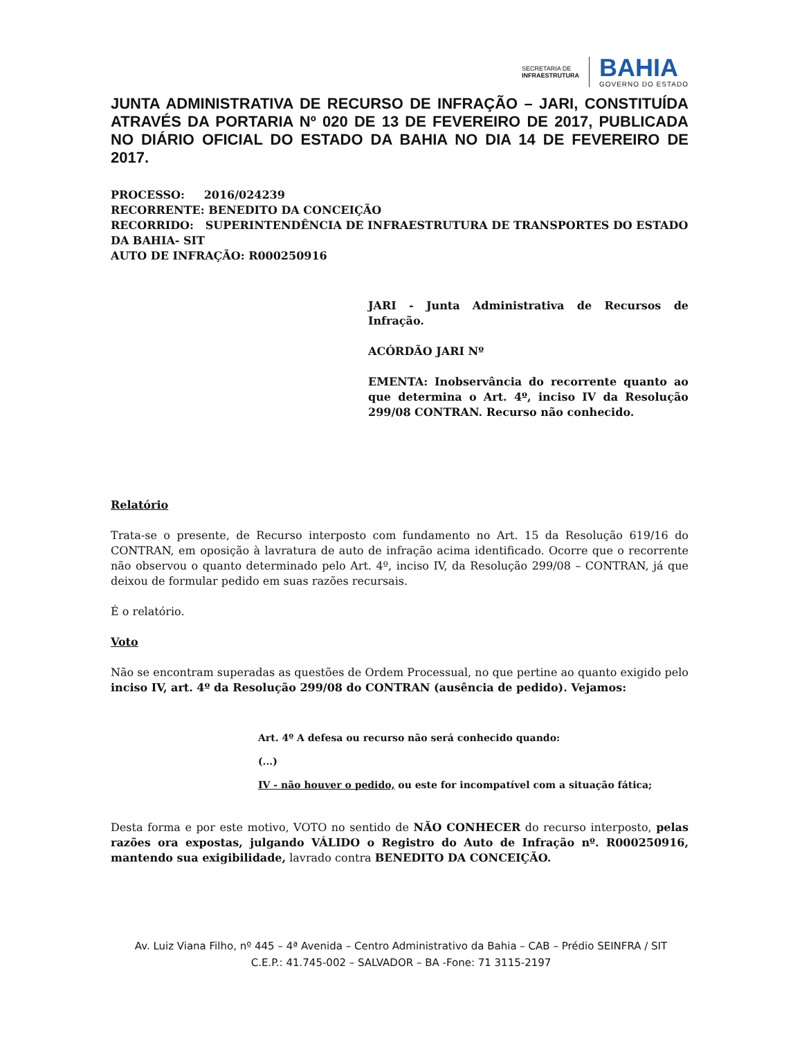SECRETARIA DE
INFRAESTRUTURA
BAHIA
GOVERNO DO ESTADO
JUNTA ADMINISTRATIVA DE RECURSO DE INFRAÇÃO – JARI, CONSTITUÍDA ATRAVÉS DA PORTARIA Nº 020 DE 13 DE FEVEREIRO DE 2017, PUBLICADA NO DIÁRIO OFICIAL DO ESTADO DA BAHIA NO DIA 14 DE FEVEREIRO DE 2017.
PROCESSO: 2016/024239
RECORRENTE: BENEDITO DA CONCEIÇÃO
RECORRIDO: SUPERINTENDÊNCIA DE INFRAESTRUTURA DE TRANSPORTES DO ESTADO DA BAHIA- SIT
AUTO DE INFRAÇÃO: R000250916
JARI - Junta Administrativa de Recursos de Infração.
ACÓRDÃO JARI Nº
EMENTA: Inobservância do recorrente quanto ao que determina o Art. 4º, inciso IV da Resolução 299/08 CONTRAN. Recurso não conhecido.
Relatório
Trata-se o presente, de Recurso interposto com fundamento no Art. 15 da Resolução 619/16 do CONTRAN, em oposição à lavratura de auto de infração acima identificado. Ocorre que o recorrente não observou o quanto determinado pelo Art. 4º, inciso IV, da Resolução 299/08 – CONTRAN, já que deixou de formular pedido em suas razões recursais.
É o relatório.
Voto
Não se encontram superadas as questões de Ordem Processual, no que pertine ao quanto exigido pelo inciso IV, art. 4º da Resolução 299/08 do CONTRAN (ausência de pedido). Vejamos:
Art. 4º A defesa ou recurso não será conhecido quando:
(...)
IV - não houver o pedido, ou este for incompatível com a situação fática;
Desta forma e por este motivo, VOTO no sentido de NÃO CONHECER do recurso interposto, pelas razões ora expostas, julgando VÁLIDO o Registro do Auto de Infração nº. R000250916, mantendo sua exigibilidade, lavrado contra BENEDITO DA CONCEIÇÃO.
Av. Luiz Viana Filho, nº 445 – 4ª Avenida – Centro Administrativo da Bahia – CAB – Prédio SEINFRA / SIT
C.E.P.: 41.745-002 – SALVADOR – BA -Fone: 71 3115-2197